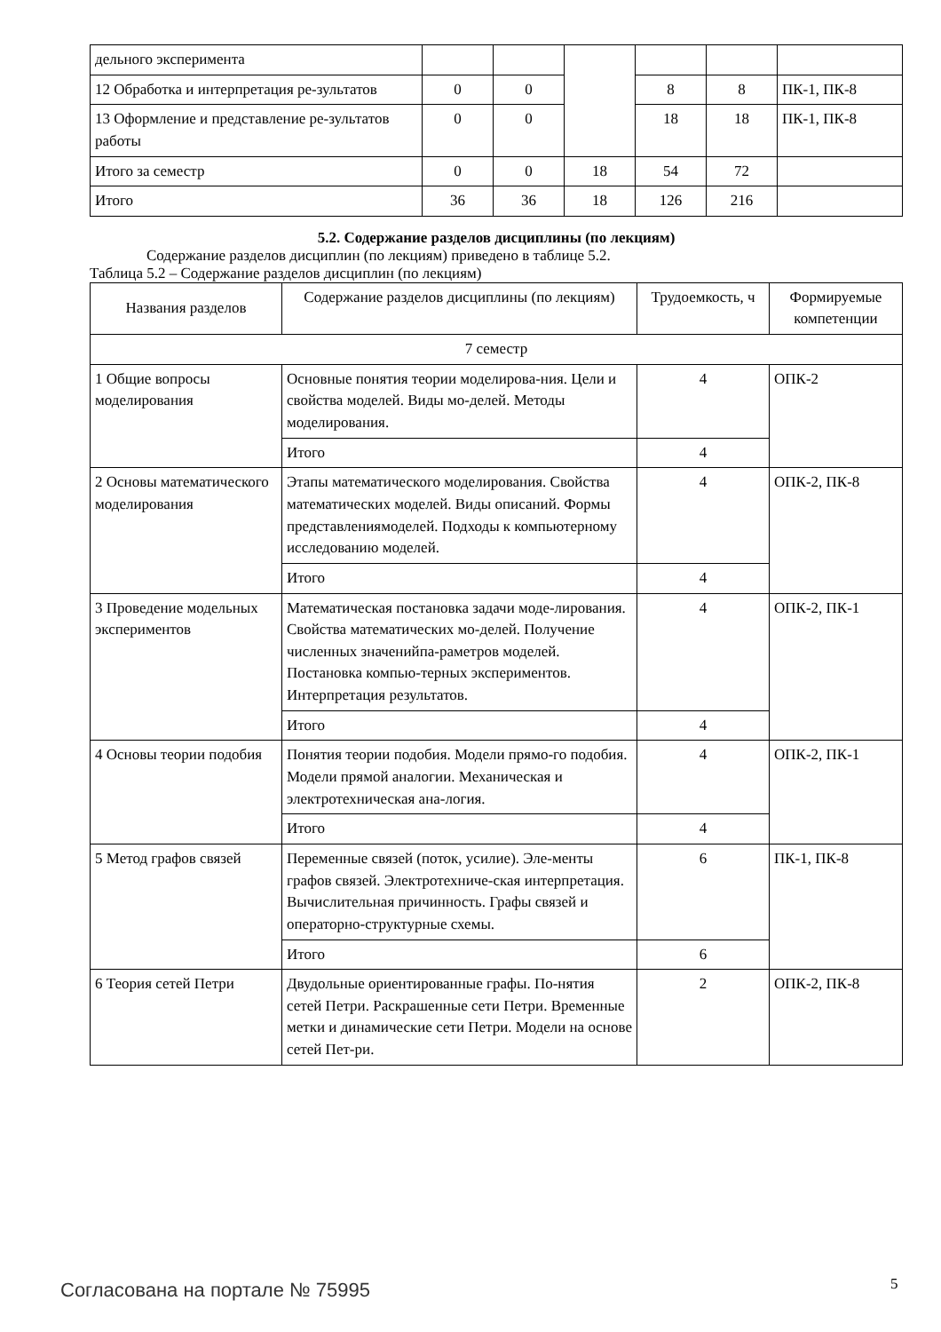| дельного эксперимента | | | | | | |
| 12 Обработка и интерпретация ре-зультатов | 0 | 0 | | 8 | 8 | ПК-1, ПК-8 |
| 13 Оформление и представление ре-зультатов работы | 0 | 0 | | 18 | 18 | ПК-1, ПК-8 |
| Итого за семестр | 0 | 0 | 18 | 54 | 72 | |
| Итого | 36 | 36 | 18 | 126 | 216 | |
5.2. Содержание разделов дисциплины (по лекциям)
Содержание разделов дисциплин (по лекциям) приведено в таблице 5.2.
Таблица 5.2 – Содержание разделов дисциплин (по лекциям)
| Названия разделов | Содержание разделов дисциплины (по лекциям) | Трудоемкость, ч | Формируемые компетенции |
| --- | --- | --- | --- |
| 7 семестр | | | |
| 1 Общие вопросы моделирования | Основные понятия теории моделирова-ния. Цели и свойства моделей. Виды мо-делей. Методы моделирования. | 4 | ОПК-2 |
| | Итого | 4 | |
| 2 Основы математического моделирования | Этапы математического моделирования. Свойства математических моделей. Виды описаний. Формы представлениямоделей. Подходы к компьютерному исследованию моделей. | 4 | ОПК-2, ПК-8 |
| | Итого | 4 | |
| 3 Проведение модельных экспериментов | Математическая постановка задачи моде-лирования. Свойства математических мо-делей. Получение численных значенийпа-раметров моделей. Постановка компью-терных экспериментов. Интерпретация результатов. | 4 | ОПК-2, ПК-1 |
| | Итого | 4 | |
| 4 Основы теории подобия | Понятия теории подобия. Модели прямо-го подобия. Модели прямой аналогии. Механическая и электротехническая ана-логия. | 4 | ОПК-2, ПК-1 |
| | Итого | 4 | |
| 5 Метод графов связей | Переменные связей (поток, усилие). Эле-менты графов связей. Электротехниче-ская интерпретация. Вычислительная причинность. Графы связей и операторно-структурные схемы. | 6 | ПК-1, ПК-8 |
| | Итого | 6 | |
| 6 Теория сетей Петри | Двудольные ориентированные графы. По-нятия сетей Петри. Раскрашенные сети Петри. Временные метки и динамические сети Петри. Модели на основе сетей Пет-ри. | 2 | ОПК-2, ПК-8 |
Согласована на портале № 75995 5